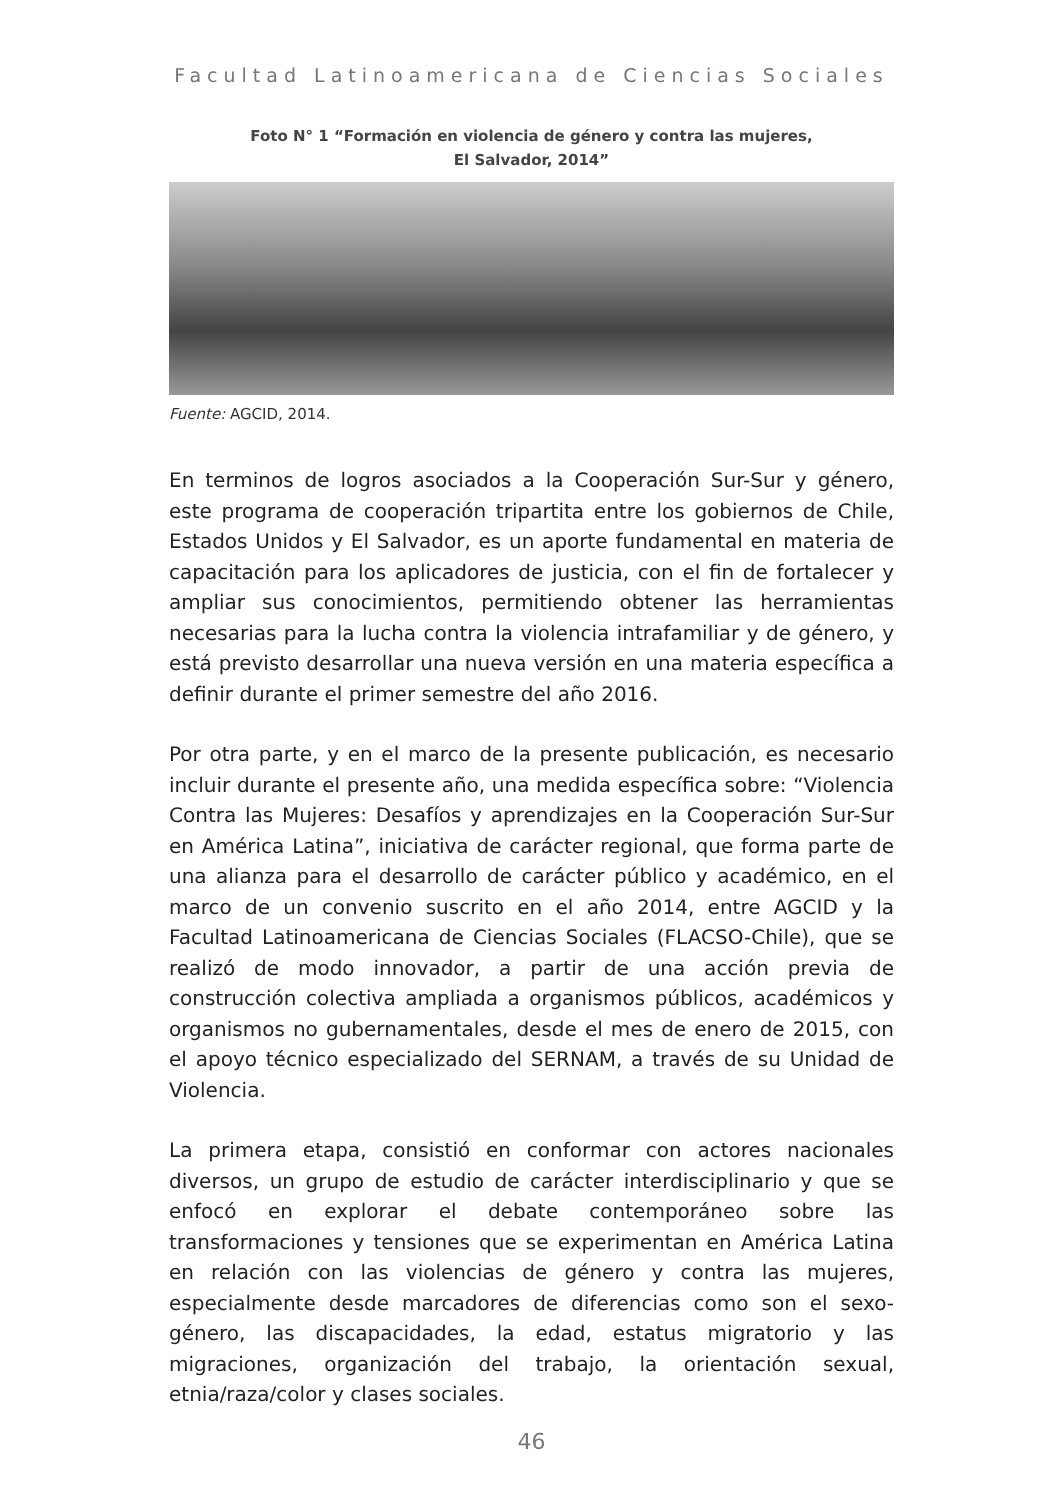Facultad Latinoamericana de Ciencias Sociales
Foto N° 1 “Formación en violencia de género y contra las mujeres,
El Salvador, 2014”
Fuente: AGCID, 2014.
En terminos de logros asociados a la Cooperación Sur-Sur y género, este programa de cooperación tripartita entre los gobiernos de Chile, Estados Unidos y El Salvador, es un aporte fundamental en materia de capacitación para los aplicadores de justicia, con el fin de fortalecer y ampliar sus conocimientos, permitiendo obtener las herramientas necesarias para la lucha contra la violencia intrafamiliar y de género, y está previsto desarrollar una nueva versión en una materia específica a definir durante el primer semestre del año 2016.
Por otra parte, y en el marco de la presente publicación, es necesario incluir durante el presente año, una medida específica sobre: “Violencia Contra las Mujeres: Desafíos y aprendizajes en la Cooperación Sur-Sur en América Latina”, iniciativa de carácter regional, que forma parte de una alianza para el desarrollo de carácter público y académico, en el marco de un convenio suscrito en el año 2014, entre AGCID y la Facultad Latinoamericana de Ciencias Sociales (FLACSO-Chile), que se realizó de modo innovador, a partir de una acción previa de construcción colectiva ampliada a organismos públicos, académicos y organismos no gubernamentales, desde el mes de enero de 2015, con el apoyo técnico especializado del SERNAM, a través de su Unidad de Violencia.
La primera etapa, consistió en conformar con actores nacionales diversos, un grupo de estudio de carácter interdisciplinario y que se enfocó en explorar el debate contemporáneo sobre las transformaciones y tensiones que se experimentan en América Latina en relación con las violencias de género y contra las mujeres, especialmente desde marcadores de diferencias como son el sexo-género, las discapacidades, la edad, estatus migratorio y las migraciones, organización del trabajo, la orientación sexual, etnia/raza/color y clases sociales.
46